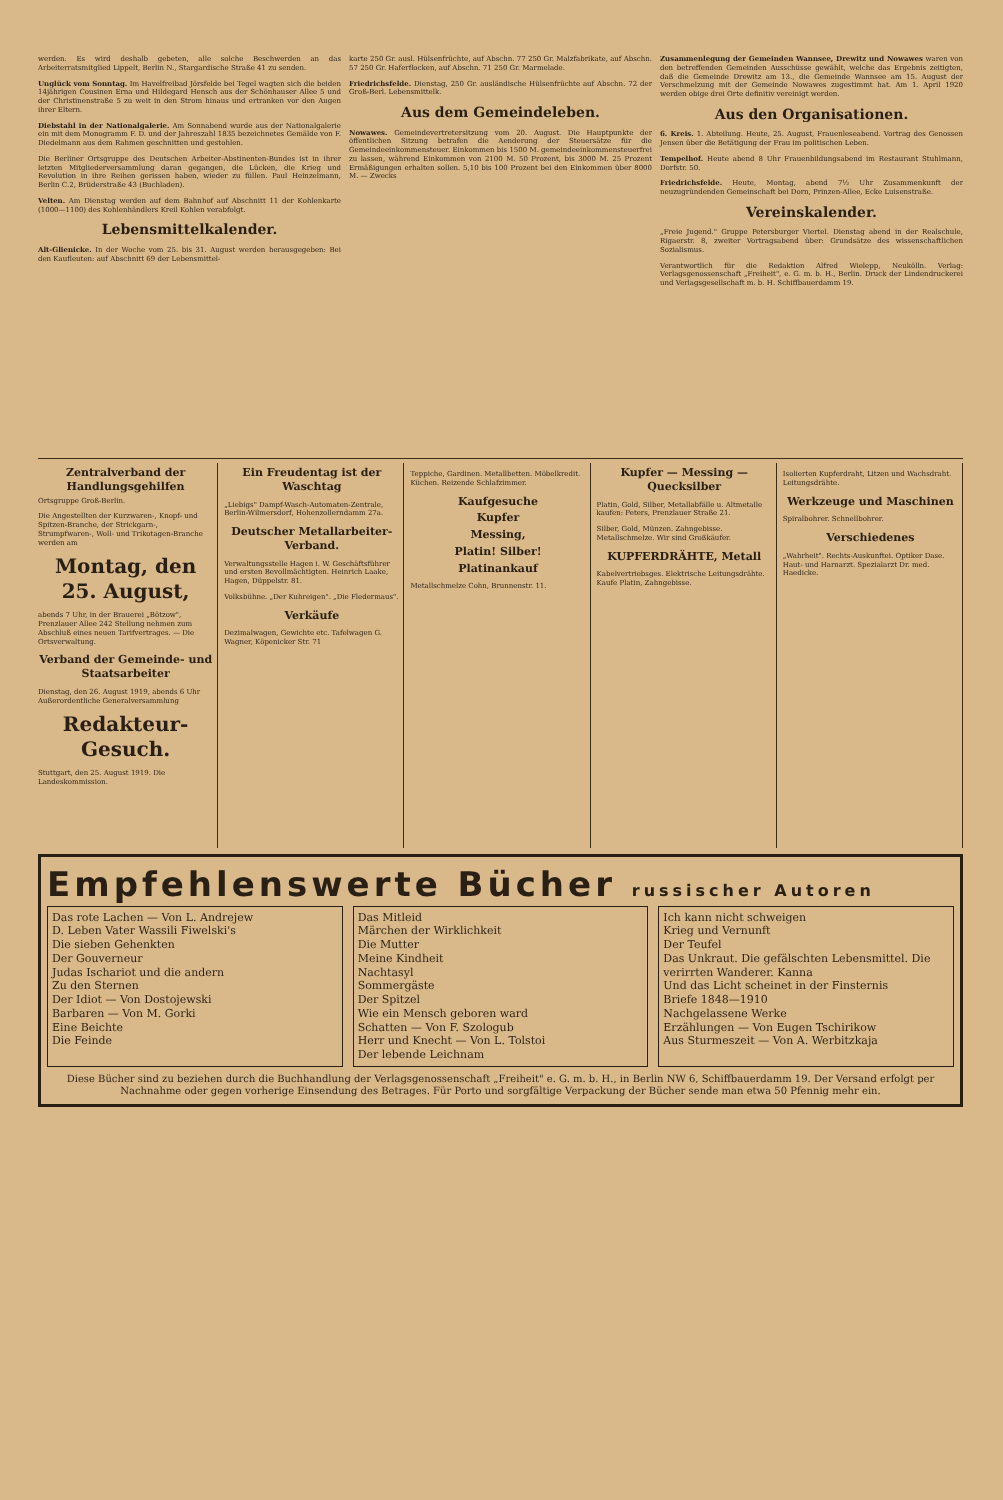werden. Es wird deshalb gebeten, alle solche Beschwerden an das Arbeiterratsmitglied Lippelt, Berlin N., Stargardische Straße 41 zu senden.
Unglück vom Sonntag. Im Havelfreibad Jörsfelde bei Tegel wagten sich die beiden 14jährigen Cousinen Erna und Hildegard Hensch aus der Schönhauser Allee 5 und der Christinenstraße 5 zu weit in den Strom hinaus und ertranken vor den Augen ihrer Eltern.
Diebstahl in der Nationalgalerie. Am Sonnabend wurde aus der Nationalgalerie ein mit dem Monogramm F. D. und der Jahreszahl 1835 bezeichnetes Gemälde von F. Diedelmann aus dem Rahmen geschnitten und gestohlen.
Die Berliner Ortsgruppe des Deutschen Arbeiter-Abstinenten-Bundes ist in ihrer letzten Mitgliederversammlung daran gegangen, die Lücken, die Krieg und Revolution in ihre Reihen gerissen haben, wieder zu füllen. Paul Heinzelmann, Berlin C.2, Brüderstraße 43 (Buchladen).
Velten. Am Dienstag werden auf dem Bahnhof auf Abschnitt 11 der Kohlenkarte (1000—1100) des Kohlenhändlers Kreil Kohlen verabfolgt.
Lebensmittelkalender.
Alt-Glienicke. In der Woche vom 25. bis 31. August werden herausgegeben: Bei den Kaufleuten: auf Abschnitt 69 der Lebensmittel-
karte 250 Gr. ausl. Hülsenfrüchte, auf Abschn. 77 250 Gr. Malzfabrikate, auf Abschn. 57 250 Gr. Haferflocken, auf Abschn. 71 250 Gr. Marmelade.
Friedrichsfelde. Dienstag, 250 Gr. ausländische Hülsenfrüchte auf Abschn. 72 der Groß-Berl. Lebensmittelk.
Aus dem Gemeindeleben.
Nowawes. Gemeindevertretersitzung vom 20. August. Die Hauptpunkte der öffentlichen Sitzung betrafen die Aenderung der Steuersätze für die Gemeindeeinkommensteuer. Einkommen bis 1500 M. gemeindeeinkommensteuerfrei zu lassen, während Einkommen von 2100 M. 50 Prozent, bis 3000 M. 25 Prozent Ermäßigungen erhalten sollen. 5,10 bis 100 Prozent bei den Einkommen über 8000 M. — Zwecks
Zusammenlegung der Gemeinden Wannsee, Drewitz und Nowawes waren von den betreffenden Gemeinden Ausschüsse gewählt, welche das Ergebnis zeitigten, daß die Gemeinde Drewitz am 13., die Gemeinde Wannsee am 15. August der Verschmelzung mit der Gemeinde Nowawes zugestimmt hat. Am 1. April 1920 werden obige drei Orte definitiv vereinigt werden.
Aus den Organisationen.
6. Kreis. 1. Abteilung. Heute, 25. August, Frauenleseabend. Vortrag des Genossen Jensen über die Betätigung der Frau im politischen Leben.
Tempelhof. Heute abend 8 Uhr Frauenbildungsabend im Restaurant Stuhlmann, Dorfstr. 50.
Friedrichsfelde. Heute, Montag, abend 7½ Uhr Zusammenkunft der neuzugründenden Gemeinschaft bei Dorn, Prinzen-Allee, Ecke Luisenstraße.
Vereinskalender.
„Freie Jugend." Gruppe Petersburger Viertel. Dienstag abend in der Realschule, Rigaerstr. 8, zweiter Vortragsabend über: Grundsätze des wissenschaftlichen Sozialismus.
Verantwortlich für die Redaktion Alfred Wielepp, Neukölln. Verlag: Verlagsgenossenschaft „Freiheit", e. G. m. b. H., Berlin. Druck der Lindendruckerei und Verlagsgesellschaft m. b. H. Schiffbauerdamm 19.
Zentralverband der Handlungsgehilfen
Ortsgruppe Groß-Berlin.
Die Angestellten der Kurzwaren-, Knopf- und Spitzen-Branche, der Strickgarn-, Strumpfwaren-, Woll- und Trikotagen-Branche werden am
Montag, den 25. August,
abends 7 Uhr, in der Brauerei „Bötzow", Prenzlauer Allee 242 Stellung nehmen zum Abschluß eines neuen Tarifvertrages. — Die Ortsverwaltung.
Verband der Gemeinde- und Staatsarbeiter
Dienstag, den 26. August 1919, abends 6 Uhr Außerordentliche Generalversammlung
Redakteur-Gesuch.
Stuttgart, den 25. August 1919. Die Landeskommission.
Ein Freudentag ist der Waschtag
„Liebigs" Dampf-Wasch-Automaten-Zentrale, Berlin-Wilmersdorf, Hohenzollerndamm 27a.
Deutscher Metallarbeiter-Verband.
Verwaltungsstelle Hagen i. W. Geschäftsführer und ersten Bevollmächtigten. Heinrich Laake, Hagen, Düppelstr. 81.
Volksbühne. „Der Kuhreigen". „Die Fledermaus".
Verkäufe
Dezimalwagen, Gewichte etc. Tafelwagen G. Wagner, Köpenicker Str. 71
Teppiche, Gardinen. Metallbetten. Möbelkredit. Küchen. Reizende Schlafzimmer.
Kaufgesuche
Kupfer
Messing,
Platin! Silber!
Platinankauf
Metallschmelze Cohn, Brunnenstr. 11.
Kupfer — Messing — Quecksilber
Platin, Gold, Silber, Metallabfälle u. Altmetalle kaufen: Peters, Prenzlauer Straße 21.
Silber, Gold, Münzen. Zahngebisse. Metallschmelze. Wir sind Großkäufer.
KUPFERDRÄHTE, Metall
Kabelvertriebsges. Elektrische Leitungsdrähte. Kaufe Platin, Zahngebisse.
Isolierten Kupferdraht, Litzen und Wachsdraht. Leitungsdrähte.
Werkzeuge und Maschinen
Spiralbohrer. Schnellbohrer.
Verschiedenes
„Wahrheit". Rechts-Auskunftei. Optiker Dase. Haut- und Harnarzt. Spezialarzt Dr. med. Haedicke.
Empfehlenswerte Bücher russischer Autoren
Das rote Lachen — Von L. Andrejew
D. Leben Vater Wassili Fiwelski's
Die sieben Gehenkten
Der Gouverneur
Judas Ischariot und die andern
Zu den Sternen
Der Idiot — Von Dostojewski
Barbaren — Von M. Gorki
Eine Beichte
Die Feinde
Das Mitleid
Märchen der Wirklichkeit
Die Mutter
Meine Kindheit
Nachtasyl
Sommergäste
Der Spitzel
Wie ein Mensch geboren ward
Schatten — Von F. Szologub
Herr und Knecht — Von L. Tolstoi
Der lebende Leichnam
Ich kann nicht schweigen
Krieg und Vernunft
Der Teufel
Das Unkraut. Die gefälschten Lebensmittel. Die verirrten Wanderer. Kanna
Und das Licht scheinet in der Finsternis
Briefe 1848—1910
Nachgelassene Werke
Erzählungen — Von Eugen Tschirikow
Aus Sturmeszeit — Von A. Werbitzkaja
Diese Bücher sind zu beziehen durch die Buchhandlung der Verlagsgenossenschaft „Freiheit" e. G. m. b. H., in Berlin NW 6, Schiffbauerdamm 19. Der Versand erfolgt per Nachnahme oder gegen vorherige Einsendung des Betrages. Für Porto und sorgfältige Verpackung der Bücher sende man etwa 50 Pfennig mehr ein.